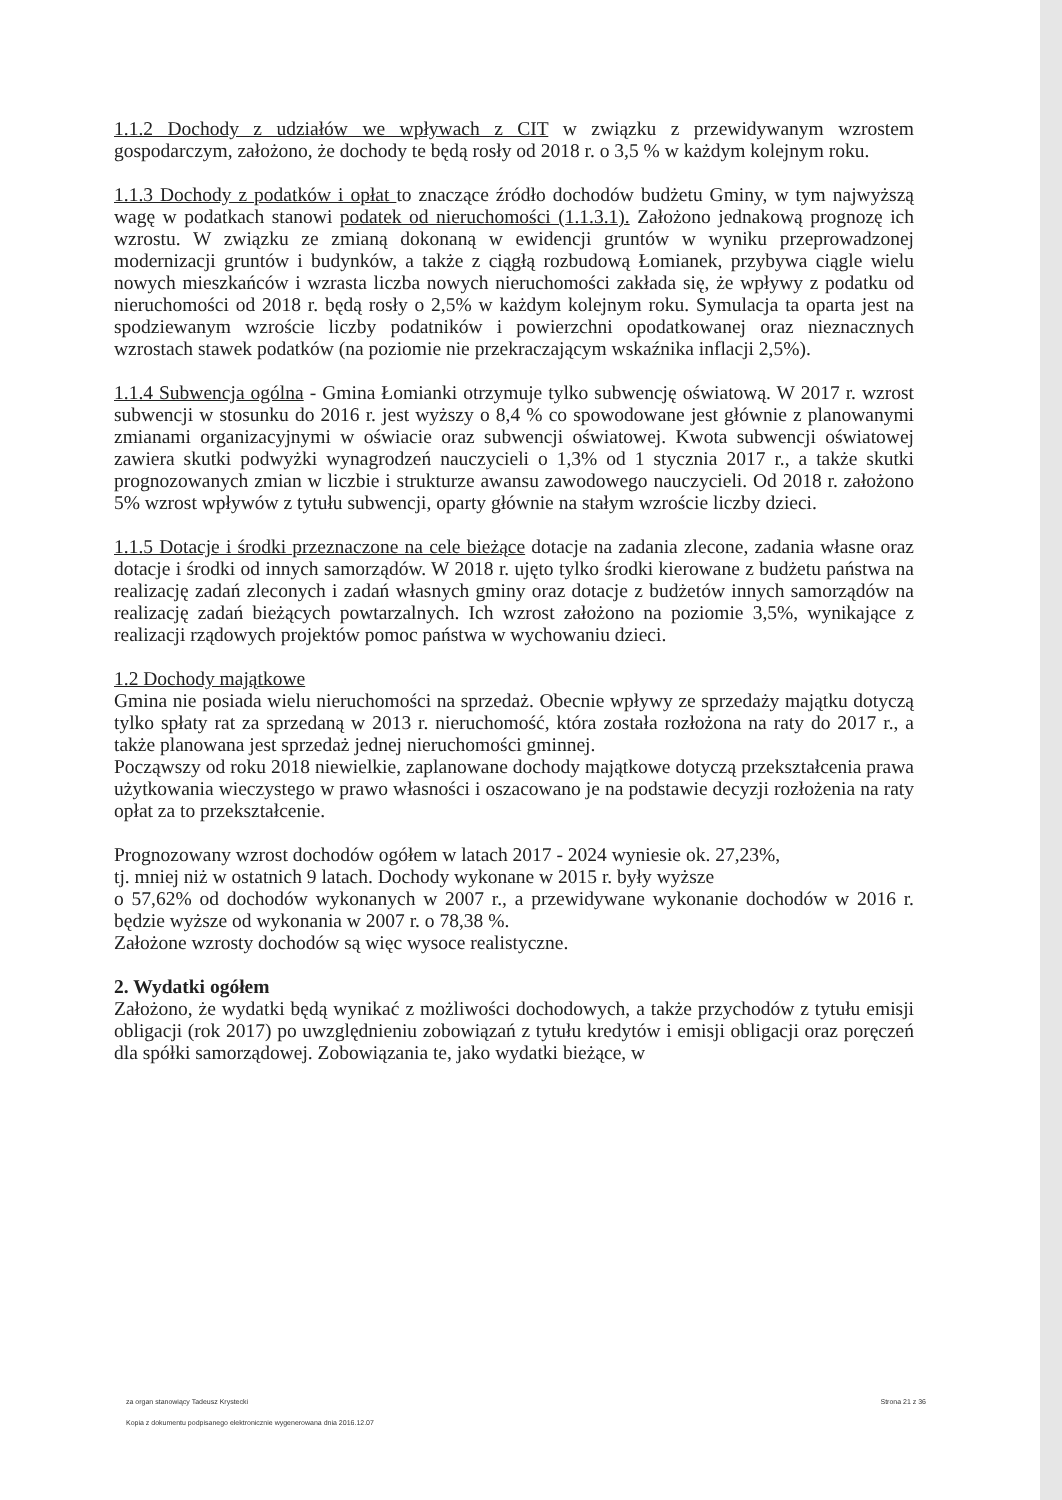1.1.2 Dochody z udziałów we wpływach z CIT w związku z przewidywanym wzrostem gospodarczym, założono, że dochody te będą rosły od 2018 r. o 3,5 % w każdym kolejnym roku.
1.1.3 Dochody z podatków i opłat to znaczące źródło dochodów budżetu Gminy, w tym najwyższą wagę w podatkach stanowi podatek od nieruchomości (1.1.3.1). Założono jednakową prognozę ich wzrostu. W związku ze zmianą dokonaną w ewidencji gruntów w wyniku przeprowadzonej modernizacji gruntów i budynków, a także z ciągłą rozbudową Łomianek, przybywa ciągle wielu nowych mieszkańców i wzrasta liczba nowych nieruchomości zakłada się, że wpływy z podatku od nieruchomości od 2018 r. będą rosły o 2,5% w każdym kolejnym roku. Symulacja ta oparta jest na spodziewanym wzroście liczby podatników i powierzchni opodatkowanej oraz nieznacznych wzrostach stawek podatków (na poziomie nie przekraczającym wskaźnika inflacji 2,5%).
1.1.4 Subwencja ogólna - Gmina Łomianki otrzymuje tylko subwencję oświatową. W 2017 r. wzrost subwencji w stosunku do 2016 r. jest wyższy o 8,4 % co spowodowane jest głównie z planowanymi zmianami organizacyjnymi w oświacie oraz subwencji oświatowej. Kwota subwencji oświatowej zawiera skutki podwyżki wynagrodzeń nauczycieli o 1,3% od 1 stycznia 2017 r., a także skutki prognozowanych zmian w liczbie i strukturze awansu zawodowego nauczycieli. Od 2018 r. założono 5% wzrost wpływów z tytułu subwencji, oparty głównie na stałym wzroście liczby dzieci.
1.1.5 Dotacje i środki przeznaczone na cele bieżące dotacje na zadania zlecone, zadania własne oraz dotacje i środki od innych samorządów. W 2018 r. ujęto tylko środki kierowane z budżetu państwa na realizację zadań zleconych i zadań własnych gminy oraz dotacje z budżetów innych samorządów na realizację zadań bieżących powtarzalnych. Ich wzrost założono na poziomie 3,5%, wynikające z realizacji rządowych projektów pomoc państwa w wychowaniu dzieci.
1.2 Dochody majątkowe
Gmina nie posiada wielu nieruchomości na sprzedaż. Obecnie wpływy ze sprzedaży majątku dotyczą tylko spłaty rat za sprzedaną w 2013 r. nieruchomość, która została rozłożona na raty do 2017 r., a także planowana jest sprzedaż jednej nieruchomości gminnej.
Począwszy od roku 2018 niewielkie, zaplanowane dochody majątkowe dotyczą przekształcenia prawa użytkowania wieczystego w prawo własności i oszacowano je na podstawie decyzji rozłożenia na raty opłat za to przekształcenie.
Prognozowany wzrost dochodów ogółem w latach 2017 - 2024 wyniesie ok. 27,23%,
tj. mniej niż w ostatnich 9 latach. Dochody wykonane w 2015 r. były wyższe
o 57,62% od dochodów wykonanych w 2007 r., a przewidywane wykonanie dochodów w 2016 r. będzie wyższe od wykonania w 2007 r. o 78,38 %.
Założone wzrosty dochodów są więc wysoce realistyczne.
2. Wydatki ogółem
Założono, że wydatki będą wynikać z możliwości dochodowych, a także przychodów z tytułu emisji obligacji (rok 2017) po uwzględnieniu zobowiązań z tytułu kredytów i emisji obligacji oraz poręczeń dla spółki samorządowej. Zobowiązania te, jako wydatki bieżące, w
za organ stanowiący Tadeusz Krystecki Strona 21 z 36
Kopia z dokumentu podpisanego elektronicznie wygenerowana dnia 2016.12.07